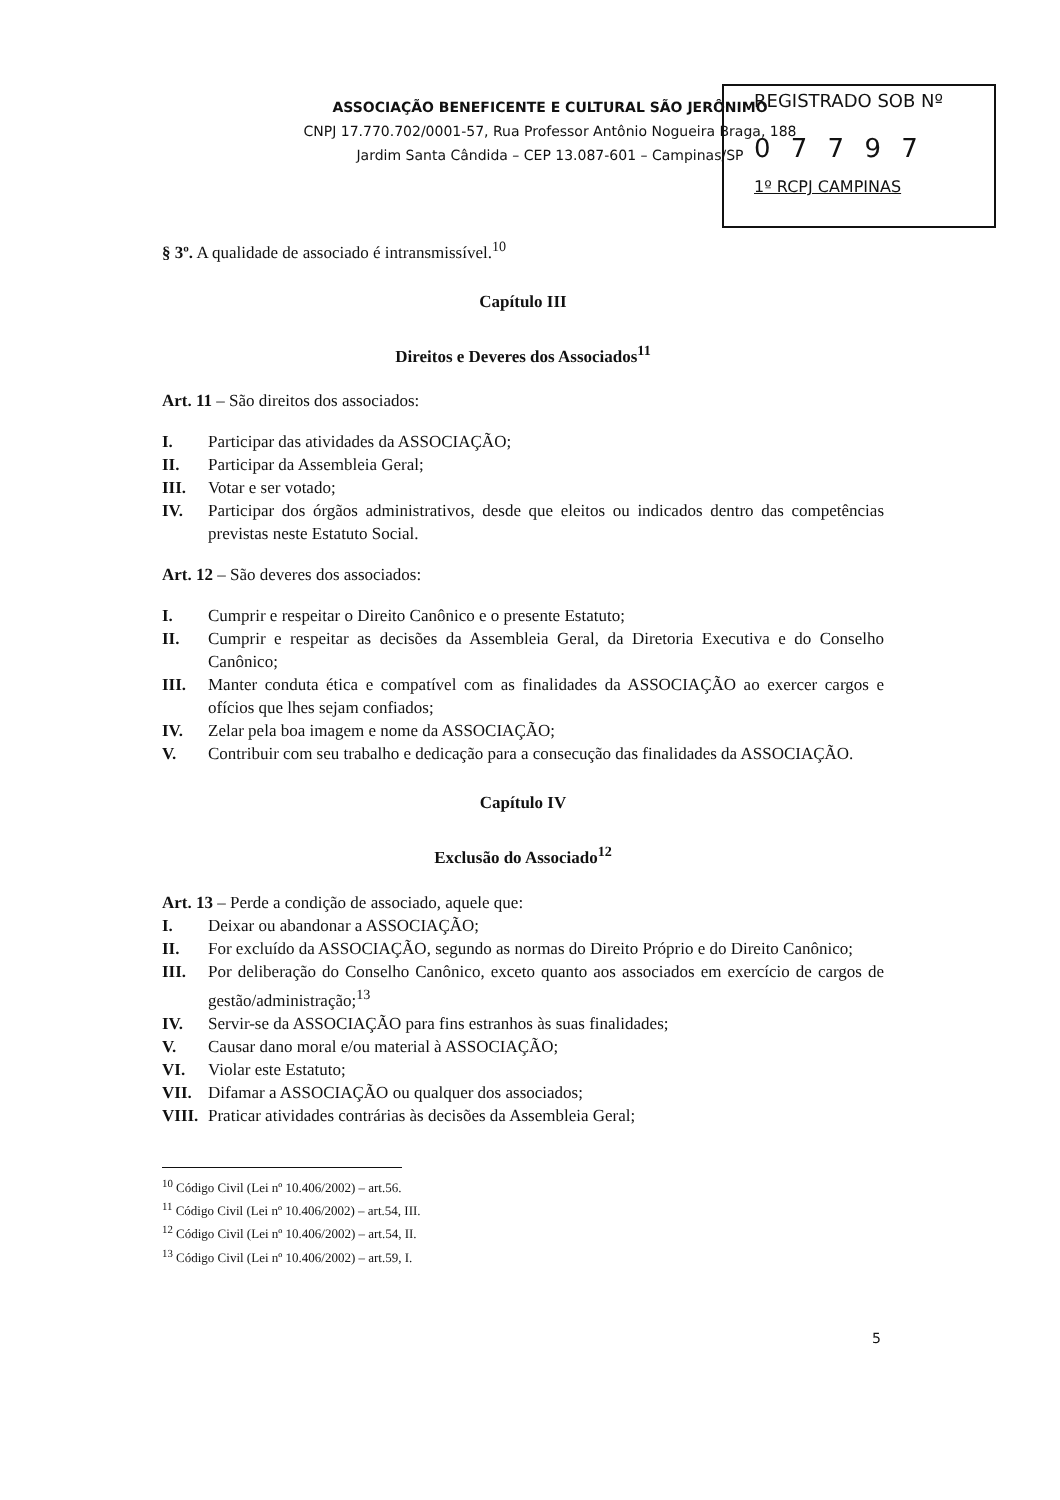ASSOCIAÇÃO BENEFICENTE E CULTURAL SÃO JERÔNIMO
CNPJ 17.770.702/0001-57, Rua Professor Antônio Nogueira Braga, 188
Jardim Santa Cândida – CEP 13.087-601 – Campinas/SP
REGISTRADO SOB Nº
0 7 7 9 7
1º RCPJ CAMPINAS
§ 3º. A qualidade de associado é intransmissível.<sup>10</sup>
Capítulo III
Direitos e Deveres dos Associados<sup>11</sup>
Art. 11 – São direitos dos associados:
I. Participar das atividades da ASSOCIAÇÃO;
II. Participar da Assembleia Geral;
III. Votar e ser votado;
IV. Participar dos órgãos administrativos, desde que eleitos ou indicados dentro das competências previstas neste Estatuto Social.
Art. 12 – São deveres dos associados:
I. Cumprir e respeitar o Direito Canônico e o presente Estatuto;
II. Cumprir e respeitar as decisões da Assembleia Geral, da Diretoria Executiva e do Conselho Canônico;
III. Manter conduta ética e compatível com as finalidades da ASSOCIAÇÃO ao exercer cargos e ofícios que lhes sejam confiados;
IV. Zelar pela boa imagem e nome da ASSOCIAÇÃO;
V. Contribuir com seu trabalho e dedicação para a consecução das finalidades da ASSOCIAÇÃO.
Capítulo IV
Exclusão do Associado<sup>12</sup>
Art. 13 – Perde a condição de associado, aquele que:
I. Deixar ou abandonar a ASSOCIAÇÃO;
II. For excluído da ASSOCIAÇÃO, segundo as normas do Direito Próprio e do Direito Canônico;
III. Por deliberação do Conselho Canônico, exceto quanto aos associados em exercício de cargos de gestão/administração;<sup>13</sup>
IV. Servir-se da ASSOCIAÇÃO para fins estranhos às suas finalidades;
V. Causar dano moral e/ou material à ASSOCIAÇÃO;
VI. Violar este Estatuto;
VII. Difamar a ASSOCIAÇÃO ou qualquer dos associados;
VIII. Praticar atividades contrárias às decisões da Assembleia Geral;
<sup>10</sup> Código Civil (Lei nº 10.406/2002) – art.56.
<sup>11</sup> Código Civil (Lei nº 10.406/2002) – art.54, III.
<sup>12</sup> Código Civil (Lei nº 10.406/2002) – art.54, II.
<sup>13</sup> Código Civil (Lei nº 10.406/2002) – art.59, I.
5